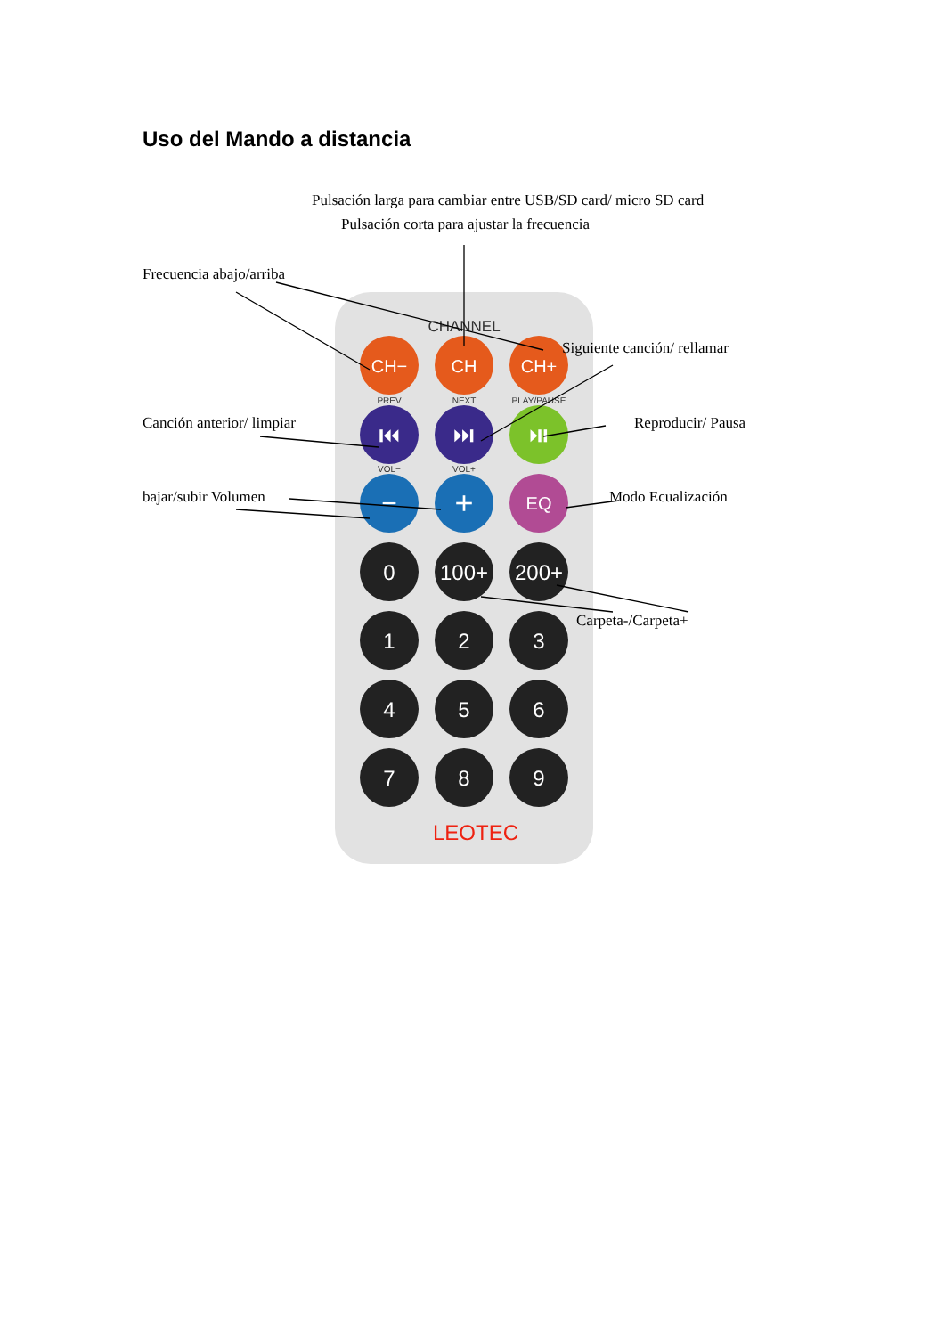Uso del Mando a distancia
CH−
CH
CH+
⏮
⏭
⏯
−
+
EQ
0
100+
200+
1
2
3
4
5
6
7
8
9
CHANNEL
PREV
NEXT
PLAY/PAUSE
VOL−
VOL+
LEOTEC
Pulsación larga para cambiar entre USB/SD card/ micro SD card
Pulsación corta para ajustar la frecuencia
Frecuencia abajo/arriba
Siguiente canción/ rellamar
Canción anterior/ limpiar Reproducir/ Pausa
bajar/subir Volumen Modo Ecualización
Carpeta-/Carpeta+